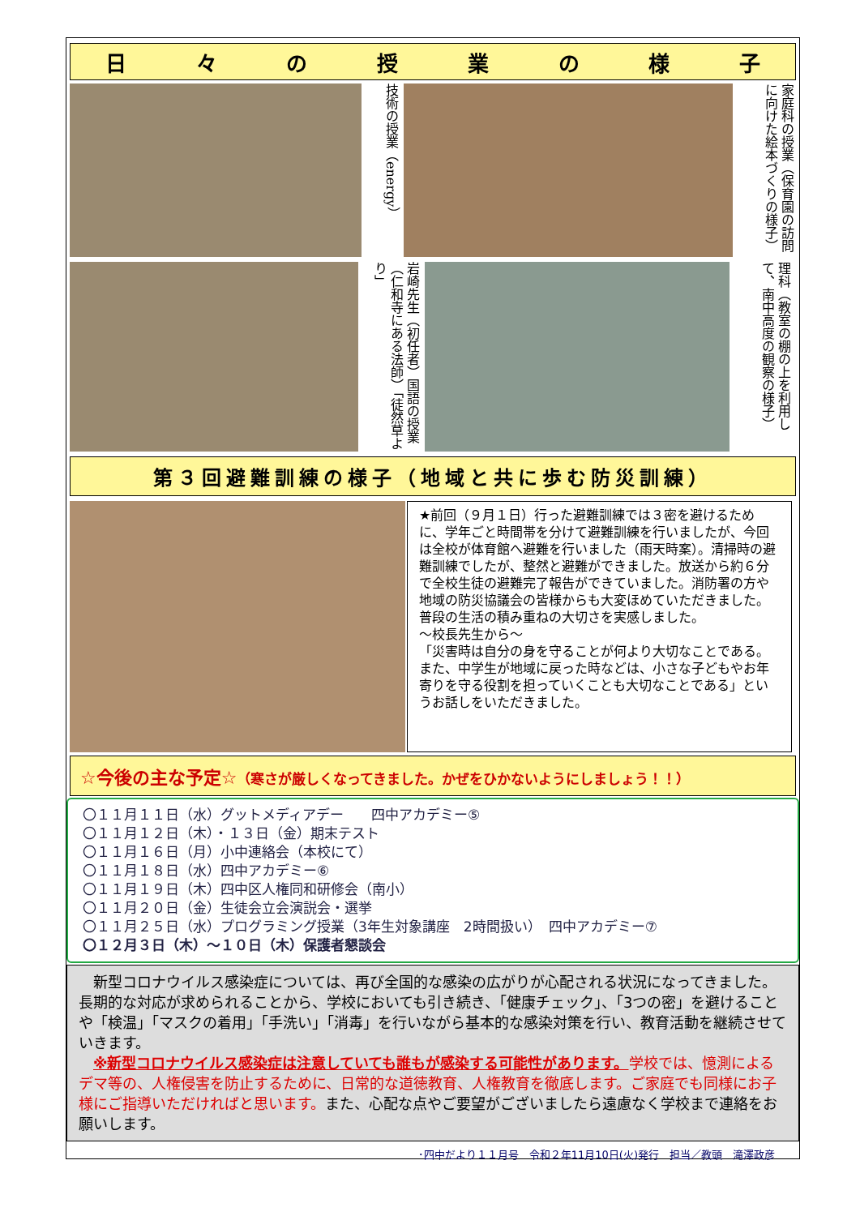日々の授業の様子
技術の授業（energy）
家庭科の授業（保育園の訪問に向けた絵本づくりの様子）
岩崎先生（初任者）国語の授業（仁和寺にある法師）「徒然草より」
理科（教室の棚の上を利用して、南中高度の観察の様子）
第３回避難訓練の様子（地域と共に歩む防災訓練）
★前回（９月１日）行った避難訓練では３密を避けるために、学年ごと時間帯を分けて避難訓練を行いましたが、今回は全校が体育館へ避難を行いました（雨天時案）。清掃時の避難訓練でしたが、整然と避難ができました。放送から約６分で全校生徒の避難完了報告ができていました。消防署の方や地域の防災協議会の皆様からも大変ほめていただきました。普段の生活の積み重ねの大切さを実感しました。
～校長先生から～
「災害時は自分の身を守ることが何より大切なことである。また、中学生が地域に戻った時などは、小さな子どもやお年寄りを守る役割を担っていくことも大切なことである」というお話しをいただきました。
☆今後の主な予定☆（寒さが厳しくなってきました。かぜをひかないようにしましょう！！）
〇１１月１１日（水）グットメディアデー　　四中アカデミー⑤
〇１１月１２日（木）・１３日（金）期末テスト
〇１１月１６日（月）小中連絡会（本校にて）
〇１１月１８日（水）四中アカデミー⑥
〇１１月１９日（木）四中区人権同和研修会（南小）
〇１１月２０日（金）生徒会立会演説会・選挙
〇１１月２５日（水）プログラミング授業（3年生対象講座　2時間扱い）　四中アカデミー⑦
〇１２月３日（木）～１０日（木）保護者懇談会
　新型コロナウイルス感染症については、再び全国的な感染の広がりが心配される状況になってきました。長期的な対応が求められることから、学校においても引き続き、「健康チェック」、「3つの密」を避けることや「検温」「マスクの着用」「手洗い」「消毒」を行いながら基本的な感染対策を行い、教育活動を継続させていきます。
　※新型コロナウイルス感染症は注意していても誰もが感染する可能性があります。学校では、憶測によるデマ等の、人権侵害を防止するために、日常的な道徳教育、人権教育を徹底します。ご家庭でも同様にお子様にご指導いただければと思います。また、心配な点やご要望がございましたら遠慮なく学校まで連絡をお願いします。
･四中だより１１月号　令和２年11月10日(火)発行　担当／教頭　滝澤政彦